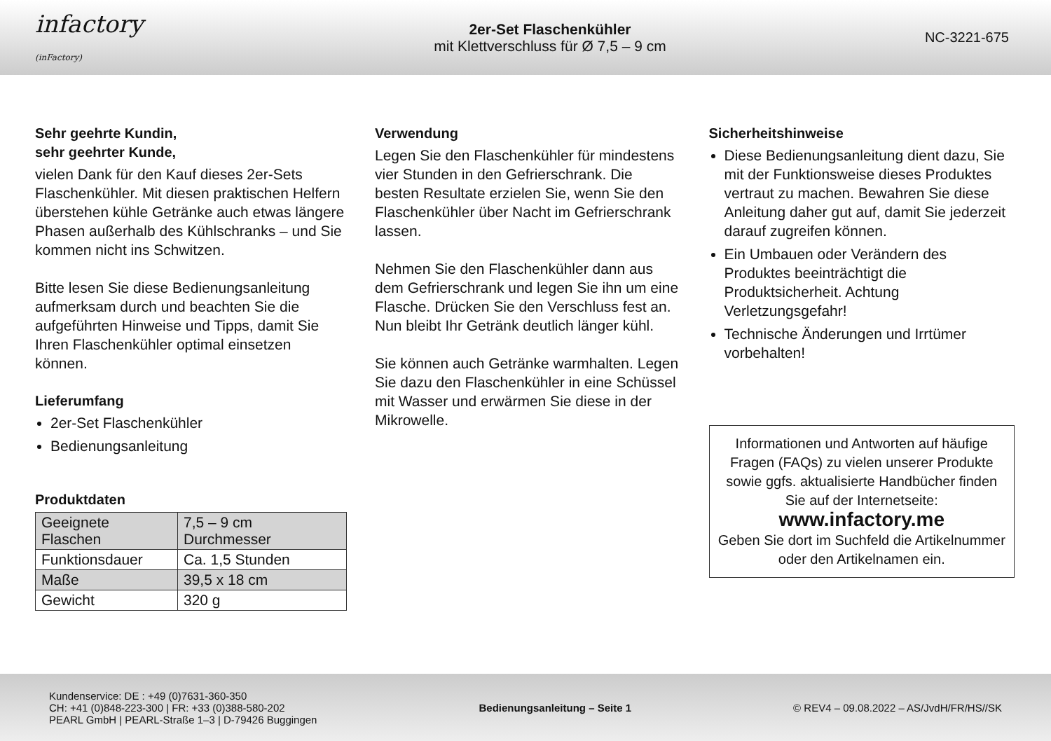infactory (inFactory)
2er-Set Flaschenkühler
mit Klettverschluss für Ø 7,5 – 9 cm
NC-3221-675
Sehr geehrte Kundin,
sehr geehrter Kunde,
vielen Dank für den Kauf dieses 2er-Sets Flaschenkühler. Mit diesen praktischen Helfern überstehen kühle Getränke auch etwas längere Phasen außerhalb des Kühlschranks – und Sie kommen nicht ins Schwitzen.
Bitte lesen Sie diese Bedienungsanleitung aufmerksam durch und beachten Sie die aufgeführten Hinweise und Tipps, damit Sie Ihren Flaschenkühler optimal einsetzen können.
Lieferumfang
2er-Set Flaschenkühler
Bedienungsanleitung
Produktdaten
| Geeignete Flaschen | 7,5 – 9 cm Durchmesser |
| Funktionsdauer | Ca. 1,5 Stunden |
| Maße | 39,5 x 18 cm |
| Gewicht | 320 g |
Verwendung
Legen Sie den Flaschenkühler für mindestens vier Stunden in den Gefrierschrank. Die besten Resultate erzielen Sie, wenn Sie den Flaschenkühler über Nacht im Gefrierschrank lassen.
Nehmen Sie den Flaschenkühler dann aus dem Gefrierschrank und legen Sie ihn um eine Flasche. Drücken Sie den Verschluss fest an. Nun bleibt Ihr Getränk deutlich länger kühl.
Sie können auch Getränke warmhalten. Legen Sie dazu den Flaschenkühler in eine Schüssel mit Wasser und erwärmen Sie diese in der Mikrowelle.
Sicherheitshinweise
Diese Bedienungsanleitung dient dazu, Sie mit der Funktionsweise dieses Produktes vertraut zu machen. Bewahren Sie diese Anleitung daher gut auf, damit Sie jederzeit darauf zugreifen können.
Ein Umbauen oder Verändern des Produktes beeinträchtigt die Produktsicherheit. Achtung Verletzungsgefahr!
Technische Änderungen und Irrtümer vorbehalten!
Informationen und Antworten auf häufige Fragen (FAQs) zu vielen unserer Produkte sowie ggfs. aktualisierte Handbücher finden Sie auf der Internetseite:
www.infactory.me
Geben Sie dort im Suchfeld die Artikelnummer oder den Artikelnamen ein.
Kundenservice: DE : +49 (0)7631-360-350
CH: +41 (0)848-223-300 | FR: +33 (0)388-580-202
PEARL GmbH | PEARL-Straße 1–3 | D-79426 Buggingen
Bedienungsanleitung – Seite 1
© REV4 – 09.08.2022 – AS/JvdH/FR/HS//SK